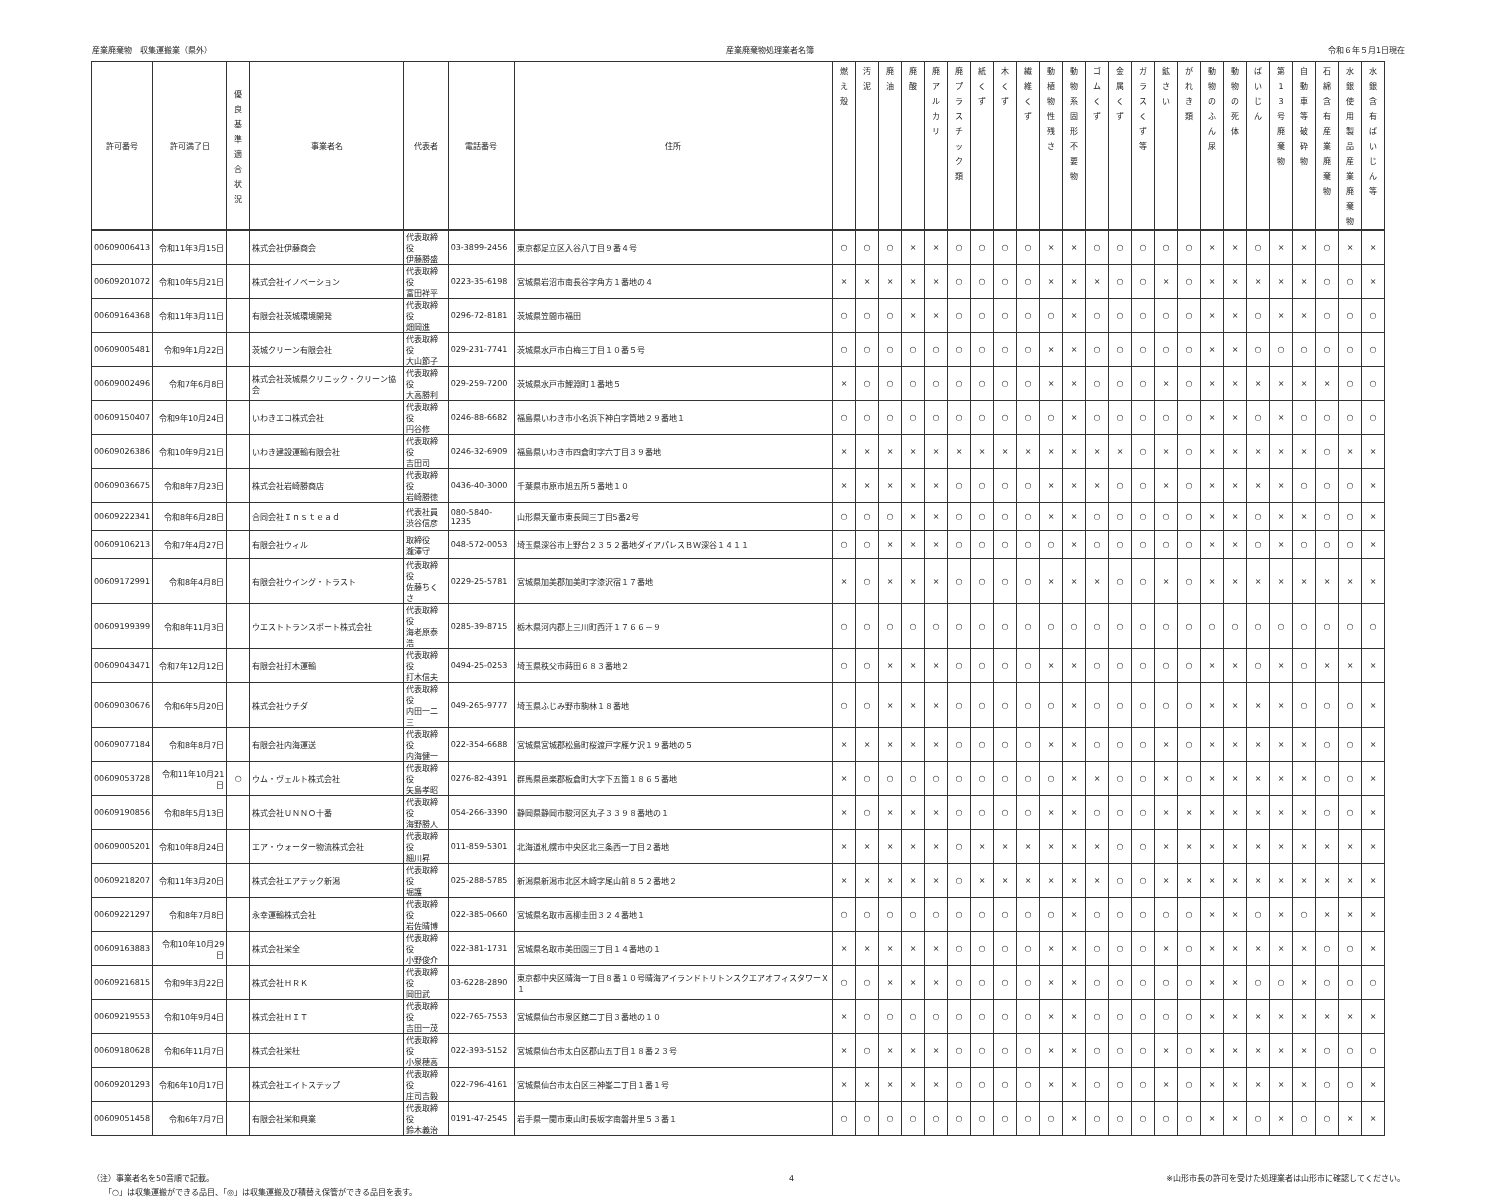産業廃棄物　収集運搬業（県外） 産業廃棄物処理業者名簿 令和６年５月1日現在
| 許可番号 | 許可満了日 | 優 良 基 準 適 合 状 況 | 事業者名 | 代表者 | 電話番号 | 住所 | 燃 え 殻 | 汚 泥 | 廃 油 | 廃 酸 | 廃 ア ル カ リ | 廃 プ ラ ス チ ッ ク 類 | 紙 く ず | 木 く ず | 繊 維 く ず | 動 植 物 性 残 さ | 動 物 系 固 形 不 要 物 | ゴ ム く ず | 金 属 く ず | ガ ラ ス く ず 等 | 鉱 さ い | が れ き 類 | 動 物 の ふ ん 尿 | 動 物 の 死 体 | ば い じ ん | 第 1 3 号 廃 棄 物 | 自 動 車 等 破 砕 物 | 石 綿 含 有 産 業 廃 棄 物 | 水 銀 使 用 製 品 産 業 廃 棄 物 | 水 銀 含 有 ば い じ ん 等 |
| --- | --- | --- | --- | --- | --- | --- | --- | --- | --- | --- | --- | --- | --- | --- | --- | --- | --- | --- | --- | --- | --- | --- | --- | --- | --- | --- | --- | --- | --- | --- |
| 00609006413 | 令和11年3月15日 | | 株式会社伊藤商会 | 代表取締役 伊藤勝盛 | 03-3899-2456 | 東京都足立区入谷八丁目９番４号 | ○ | ○ | ○ | × | × | ○ | ○ | ○ | ○ | × | × | ○ | ○ | ○ | ○ | ○ | × | × | ○ | × | × | ○ | × | × |
| 00609201072 | 令和10年5月21日 | | 株式会社イノベーション | 代表取締役 富田祥平 | 0223-35-6198 | 宮城県岩沼市南長谷字角方１番地の４ | × | × | × | × | × | ○ | ○ | ○ | ○ | × | × | × | ○ | ○ | × | ○ | × | × | × | × | × | ○ | ○ | × |
| 00609164368 | 令和11年3月11日 | | 有限会社茨城環境開発 | 代表取締役 畑岡進 | 0296-72-8181 | 茨城県笠間市福田 | ○ | ○ | ○ | × | × | ○ | ○ | ○ | ○ | ○ | × | ○ | ○ | ○ | ○ | ○ | × | × | ○ | × | × | ○ | ○ | ○ |
| 00609005481 | 令和9年1月22日 | | 茨城クリーン有限会社 | 代表取締役 大山節子 | 029-231-7741 | 茨城県水戸市白梅三丁目１０番５号 | ○ | ○ | ○ | ○ | ○ | ○ | ○ | ○ | ○ | × | × | ○ | ○ | ○ | ○ | ○ | × | × | ○ | ○ | ○ | ○ | ○ | ○ |
| 00609002496 | 令和7年6月8日 | | 株式会社茨城県クリニック・クリーン協会 | 代表取締役 大高勝利 | 029-259-7200 | 茨城県水戸市鯉淵町１番地５ | × | ○ | ○ | ○ | ○ | ○ | ○ | ○ | ○ | × | × | ○ | ○ | ○ | × | ○ | × | × | × | × | × | × | ○ | ○ |
| 00609150407 | 令和9年10月24日 | | いわきエコ株式会社 | 代表取締役 円谷修 | 0246-88-6682 | 福島県いわき市小名浜下神白字筒地２９番地１ | ○ | ○ | ○ | ○ | ○ | ○ | ○ | ○ | ○ | ○ | × | ○ | ○ | ○ | ○ | ○ | × | × | ○ | × | ○ | ○ | ○ | ○ |
| 00609026386 | 令和10年9月21日 | | いわき建設運輸有限会社 | 代表取締役 吉田司 | 0246-32-6909 | 福島県いわき市四倉町字六丁目３９番地 | × | × | × | × | × | × | × | × | × | × | × | × | × | ○ | × | ○ | × | × | × | × | × | ○ | × | × |
| 00609036675 | 令和8年7月23日 | | 株式会社岩崎勝商店 | 代表取締役 岩崎勝徳 | 0436-40-3000 | 千葉県市原市旭五所５番地１０ | × | × | × | × | × | ○ | ○ | ○ | ○ | × | × | × | ○ | ○ | × | ○ | × | × | × | × | ○ | ○ | ○ | × |
| 00609222341 | 令和8年6月28日 | | 合同会社Ｉｎｓｔｅａｄ | 代表社員 渋谷信彦 | 080-5840-1235 | 山形県天童市東長岡三丁目5番2号 | ○ | ○ | ○ | × | × | ○ | ○ | ○ | ○ | × | × | ○ | ○ | ○ | ○ | ○ | × | × | ○ | × | × | ○ | ○ | × |
| 00609106213 | 令和7年4月27日 | | 有限会社ウィル | 取締役 瀧澤守 | 048-572-0053 | 埼玉県深谷市上野台２３５２番地ダイアパレスＢＷ深谷１４１１ | ○ | ○ | × | × | × | ○ | ○ | ○ | ○ | ○ | × | ○ | ○ | ○ | ○ | ○ | × | × | ○ | × | ○ | ○ | ○ | × |
| 00609172991 | 令和8年4月8日 | | 有限会社ウイング・トラスト | 代表取締役 佐藤ちくさ | 0229-25-5781 | 宮城県加美郡加美町字漆沢宿１７番地 | × | ○ | × | × | × | ○ | ○ | ○ | ○ | × | × | × | ○ | ○ | × | ○ | × | × | × | × | × | × | × | × |
| 00609199399 | 令和8年11月3日 | | ウエストトランスポート株式会社 | 代表取締役 海老原泰浩 | 0285-39-8715 | 栃木県河内郡上三川町西汗１７６６－９ | ○ | ○ | ○ | ○ | ○ | ○ | ○ | ○ | ○ | ○ | ○ | ○ | ○ | ○ | ○ | ○ | ○ | ○ | ○ | ○ | ○ | ○ | ○ | ○ |
| 00609043471 | 令和7年12月12日 | | 有限会社打木運輸 | 代表取締役 打木信夫 | 0494-25-0253 | 埼玉県秩父市蒔田６８３番地２ | ○ | ○ | × | × | × | ○ | ○ | ○ | ○ | × | × | ○ | ○ | ○ | ○ | ○ | × | × | ○ | × | ○ | × | × | × |
| 00609030676 | 令和6年5月20日 | | 株式会社ウチダ | 代表取締役 内田一二三 | 049-265-9777 | 埼玉県ふじみ野市駒林１８番地 | ○ | ○ | × | × | × | ○ | ○ | ○ | ○ | ○ | × | ○ | ○ | ○ | ○ | ○ | × | × | × | × | ○ | ○ | ○ | × |
| 00609077184 | 令和8年8月7日 | | 有限会社内海運送 | 代表取締役 内海健一 | 022-354-6688 | 宮城県宮城郡松島町桜渡戸字雁ケ沢１９番地の５ | × | × | × | × | × | ○ | ○ | ○ | ○ | × | × | ○ | ○ | ○ | × | ○ | × | × | × | × | × | ○ | ○ | × |
| 00609053728 | 令和11年10月21日 | ○ | ウム・ヴェルト株式会社 | 代表取締役 矢島孝昭 | 0276-82-4391 | 群馬県邑楽郡板倉町大字下五箇１８６５番地 | × | ○ | ○ | ○ | ○ | ○ | ○ | ○ | ○ | ○ | × | × | ○ | ○ | × | ○ | × | × | × | × | × | ○ | ○ | × |
| 00609190856 | 令和8年5月13日 | | 株式会社ＵＮＮＯ十番 | 代表取締役 海野勝人 | 054-266-3390 | 静岡県静岡市駿河区丸子３３９８番地の１ | × | ○ | × | × | × | ○ | ○ | ○ | ○ | × | × | ○ | ○ | ○ | × | × | × | × | × | × | × | ○ | ○ | × |
| 00609005201 | 令和10年8月24日 | | エア・ウォーター物流株式会社 | 代表取締役 細川昇 | 011-859-5301 | 北海道札幌市中央区北三条西一丁目２番地 | × | × | × | × | × | ○ | × | × | × | × | × | × | ○ | ○ | × | × | × | × | × | × | × | × | × | × |
| 00609218207 | 令和11年3月20日 | | 株式会社エアテック新潟 | 代表取締役 堀護 | 025-288-5785 | 新潟県新潟市北区木崎字尾山前８５２番地２ | × | × | × | × | × | ○ | × | × | × | × | × | × | ○ | ○ | × | × | × | × | × | × | × | × | × | × |
| 00609221297 | 令和8年7月8日 | | 永幸運輸株式会社 | 代表取締役 岩佐晴博 | 022-385-0660 | 宮城県名取市高柳圭田３２４番地１ | ○ | ○ | ○ | ○ | ○ | ○ | ○ | ○ | ○ | ○ | × | ○ | ○ | ○ | ○ | ○ | × | × | ○ | × | ○ | × | × | × |
| 00609163883 | 令和10年10月29日 | | 株式会社栄全 | 代表取締役 小野俊介 | 022-381-1731 | 宮城県名取市美田園三丁目１４番地の１ | × | × | × | × | × | ○ | ○ | ○ | ○ | × | × | ○ | ○ | ○ | × | ○ | × | × | × | × | × | ○ | ○ | × |
| 00609216815 | 令和9年3月22日 | | 株式会社ＨＲＫ | 代表取締役 岡田武 | 03-6228-2890 | 東京都中央区晴海一丁目８番１０号晴海アイランドトリトンスクエアオフィスタワーＸ１ | ○ | ○ | × | × | × | ○ | ○ | ○ | ○ | × | × | ○ | ○ | ○ | ○ | ○ | × | × | ○ | ○ | × | ○ | ○ | ○ |
| 00609219553 | 令和10年9月4日 | | 株式会社ＨＩＴ | 代表取締役 吉田一茂 | 022-765-7553 | 宮城県仙台市泉区館二丁目３番地の１０ | × | ○ | ○ | ○ | ○ | ○ | ○ | ○ | ○ | × | × | ○ | ○ | ○ | ○ | ○ | × | × | × | × | × | × | × | × |
| 00609180628 | 令和6年11月7日 | | 株式会社栄杜 | 代表取締役 小泉穂高 | 022-393-5152 | 宮城県仙台市太白区郡山五丁目１８番２３号 | × | ○ | × | × | × | ○ | ○ | ○ | ○ | × | × | ○ | ○ | ○ | × | ○ | × | × | × | × | × | ○ | ○ | ○ |
| 00609201293 | 令和6年10月17日 | | 株式会社エイトステップ | 代表取締役 庄司吉毅 | 022-796-4161 | 宮城県仙台市太白区三神峯二丁目１番１号 | × | × | × | × | × | ○ | ○ | ○ | ○ | × | × | ○ | ○ | ○ | × | ○ | × | × | × | × | × | ○ | ○ | × |
| 00609051458 | 令和6年7月7日 | | 有限会社栄和興業 | 代表取締役 鈴木義治 | 0191-47-2545 | 岩手県一関市東山町長坂字南磐井里５３番１ | ○ | ○ | ○ | ○ | ○ | ○ | ○ | ○ | ○ | ○ | × | ○ | ○ | ○ | ○ | ○ | × | × | ○ | × | ○ | ○ | × | × |
（注）事業者名を50音順で記載。
　　「○」は収集運搬ができる品目、「◎」は収集運搬及び積替え保管ができる品目を表す。
4 ※山形市長の許可を受けた処理業者は山形市に確認してください。